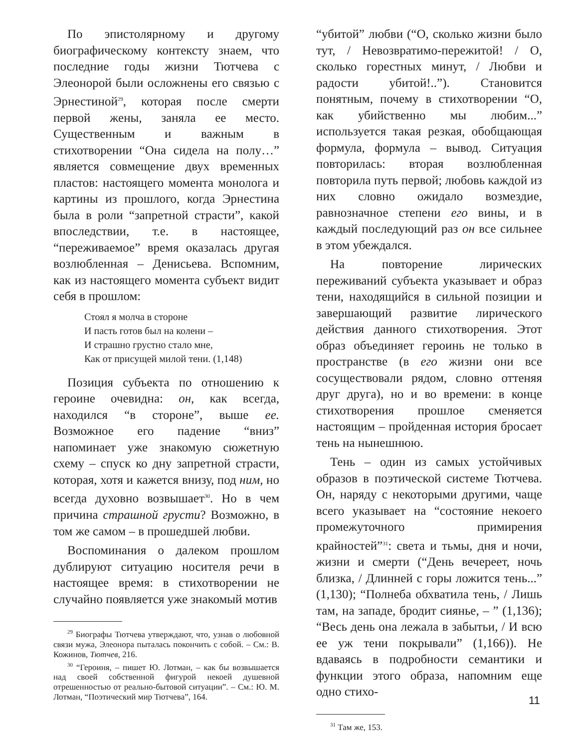По эпистолярному и другому биографическому контексту знаем, что последние годы жизни Тютчева с Элеонорой были осложнены его связью с Эрнестиной<sup>29</sup>, которая после смерти первой жены, заняла ее место. Существенным и важным в стихотворении “Она сидела на полу…” является совмещение двух временных пластов: настоящего момента монолога и картины из прошлого, когда Эрнестина была в роли “запретной страсти”, какой впоследствии, т.е. в настоящее, “переживаемое” время оказалась другая возлюбленная – Денисьева. Вспомним, как из настоящего момента субъект видит себя в прошлом:
Стоял я молча в стороне
И пасть готов был на колени –
И страшно грустно стало мне,
Как от присущей милой тени. (1,148)
Позиция субъекта по отношению к героине очевидна: он, как всегда, находился “в стороне”, выше ее. Возможное его падение “вниз” напоминает уже знакомую сюжетную схему – спуск ко дну запретной страсти, которая, хотя и кажется внизу, под ним, но всегда духовно возвышает<sup>30</sup>. Но в чем причина страшной грусти? Возможно, в том же самом – в прошедшей любви.
Воспоминания о далеком прошлом дублируют ситуацию носителя речи в настоящее время: в стихотворении не случайно появляется уже знакомый мотив
<sup>29</sup> Биографы Тютчева утверждают, что, узнав о любовной связи мужа, Элеонора пыталась покончить с собой. – См.: В. Кожинов, Тютчев, 216.
<sup>30</sup> “Героиня, – пишет Ю. Лотман, – как бы возвышается над своей собственной фигурой некоей душевной отрешенностью от реально-бытовой ситуации”. – См.: Ю. М. Лотман, “Поэтический мир Тютчева”, 164.
“убитой” любви (“О, сколько жизни было тут, / Невозвратимо-пережитой! / О, сколько горестных минут, / Любви и радости убитой!..”). Становится понятным, почему в стихотворении “О, как убийственно мы любим...” используется такая резкая, обобщающая формула, формула – вывод. Ситуация повторилась: вторая возлюбленная повторила путь первой; любовь каждой из них словно ожидало возмездие, равнозначное степени его вины, и в каждый последующий раз он все сильнее в этом убеждался.
На повторение лирических переживаний субъекта указывает и образ тени, находящийся в сильной позиции и завершающий развитие лирического действия данного стихотворения. Этот образ объединяет героинь не только в пространстве (в его жизни они все сосуществовали рядом, словно оттеняя друг друга), но и во времени: в конце стихотворения прошлое сменяется настоящим – пройденная история бросает тень на нынешнюю.
Тень – один из самых устойчивых образов в поэтической системе Тютчева. Он, наряду с некоторыми другими, чаще всего указывает на “состояние некоего промежуточного примирения крайностей”<sup>31</sup>: света и тьмы, дня и ночи, жизни и смерти (“День вечереет, ночь близка, / Длинней с горы ложится тень...” (1,130); “Полнеба обхватила тень, / Лишь там, на западе, бродит сиянье, – ” (1,136); “Весь день она лежала в забытьи, / И всю ее уж тени покрывали” (1,166)). Не вдаваясь в подробности семантики и функции этого образа, напомним еще одно стихо-
<sup>31</sup> Там же, 153.
11